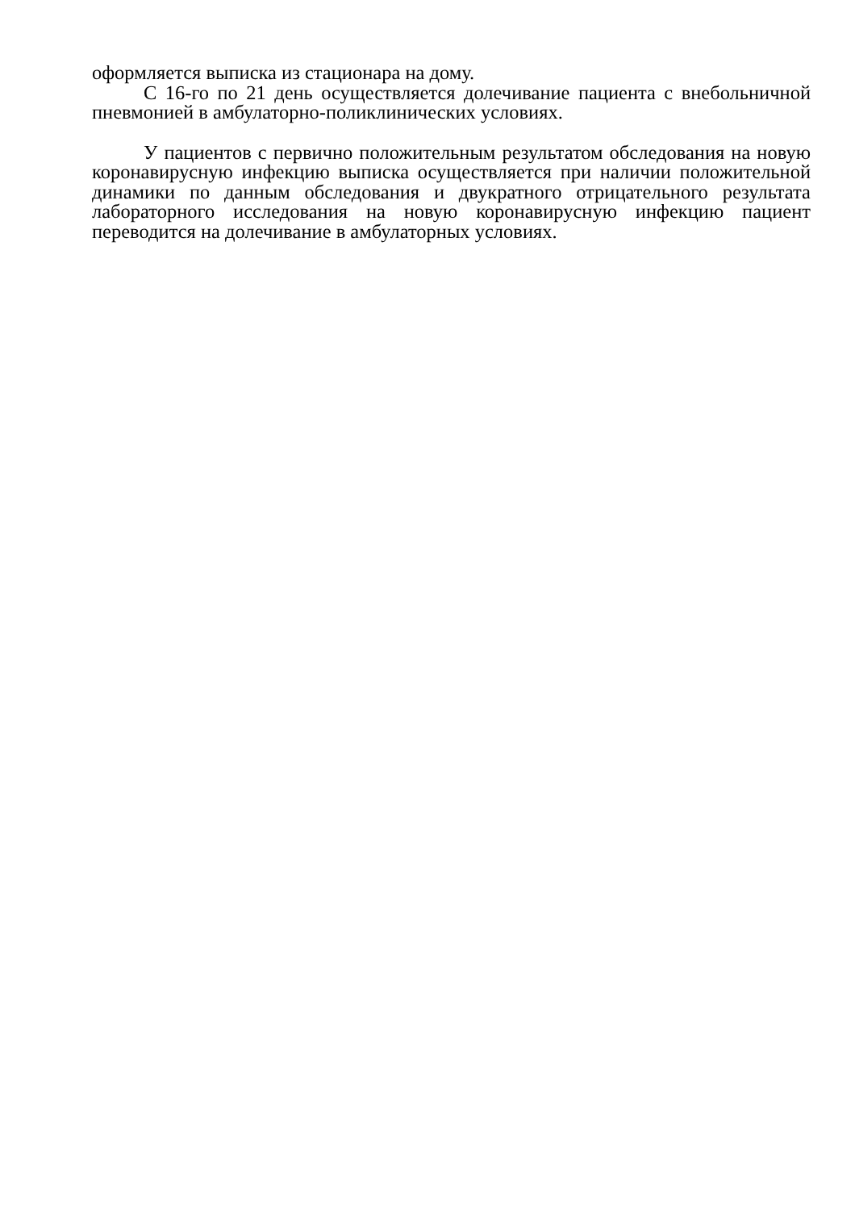оформляется выписка из стационара на дому.
С 16-го по 21 день осуществляется долечивание пациента с внебольничной пневмонией в амбулаторно-поликлинических условиях.
У пациентов с первично положительным результатом обследования на новую коронавирусную инфекцию выписка осуществляется при наличии положительной динамики по данным обследования и двукратного отрицательного результата лабораторного исследования на новую коронавирусную инфекцию пациент переводится на долечивание в амбулаторных условиях.